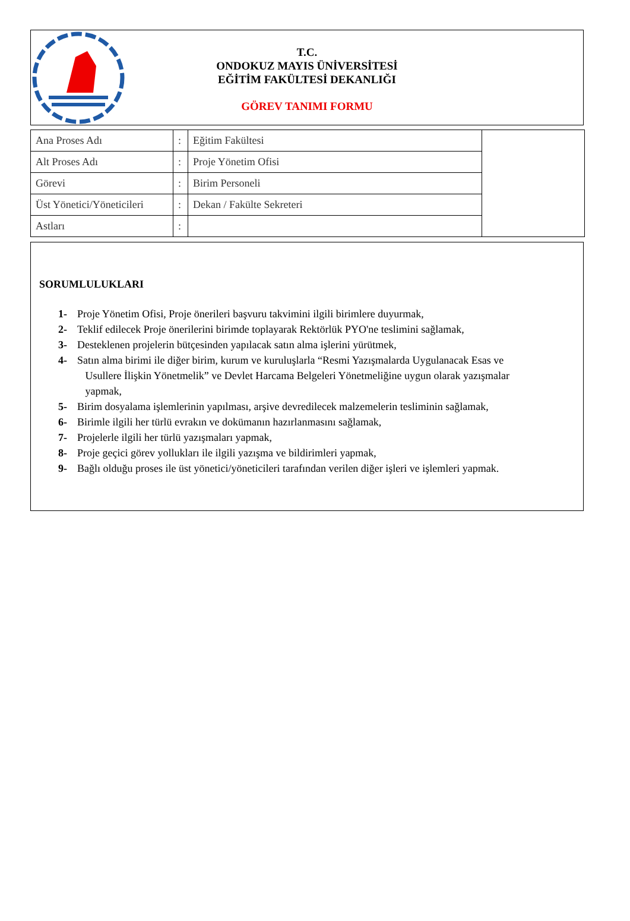T.C.
ONDOKUZ MAYIS ÜNİVERSİTESİ
EĞİTİM FAKÜLTESİ DEKANLIĞI
GÖREV TANIMI FORMU
| Ana Proses Adı | : | Eğitim Fakültesi | |
| Alt Proses Adı | : | Proje Yönetim Ofisi | |
| Görevi | : | Birim Personeli | |
| Üst Yönetici/Yöneticileri | : | Dekan / Fakülte Sekreteri | |
| Astları | : | | |
SORUMLULUKLARI
1- Proje Yönetim Ofisi, Proje önerileri başvuru takvimini ilgili birimlere duyurmak,
2- Teklif edilecek Proje önerilerini birimde toplayarak Rektörlük PYO'ne teslimini sağlamak,
3- Desteklenen projelerin bütçesinden yapılacak satın alma işlerini yürütmek,
4- Satın alma birimi ile diğer birim, kurum ve kuruluşlarla “Resmi Yazışmalarda Uygulanacak Esas ve
Usullere İlişkin Yönetmelik” ve Devlet Harcama Belgeleri Yönetmeliğine uygun olarak yazışmalar
yapmak,
5- Birim dosyalama işlemlerinin yapılması, arşive devredilecek malzemelerin tesliminin sağlamak,
6- Birimle ilgili her türlü evrakın ve dokümanın hazırlanmasını sağlamak,
7- Projelerle ilgili her türlü yazışmaları yapmak,
8- Proje geçici görev yollukları ile ilgili yazışma ve bildirimleri yapmak,
9- Bağlı olduğu proses ile üst yönetici/yöneticileri tarafından verilen diğer işleri ve işlemleri yapmak.